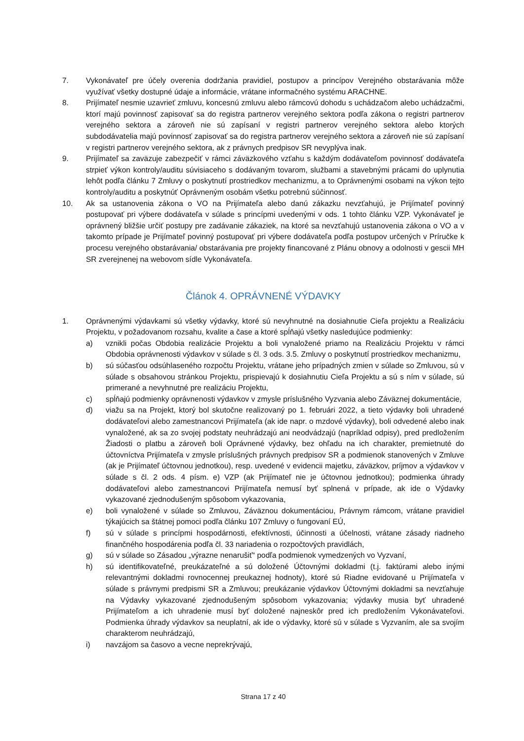7. Vykonávateľ pre účely overenia dodržania pravidiel, postupov a princípov Verejného obstarávania môže využívať všetky dostupné údaje a informácie, vrátane informačného systému ARACHNE.
8. Prijímateľ nesmie uzavrieť zmluvu, koncesnú zmluvu alebo rámcovú dohodu s uchádzačom alebo uchádzačmi, ktorí majú povinnosť zapisovať sa do registra partnerov verejného sektora podľa zákona o registri partnerov verejného sektora a zároveň nie sú zapísaní v registri partnerov verejného sektora alebo ktorých subdodávatelia majú povinnosť zapisovať sa do registra partnerov verejného sektora a zároveň nie sú zapísaní v registri partnerov verejného sektora, ak z právnych predpisov SR nevyplýva inak.
9. Prijímateľ sa zaväzuje zabezpečiť v rámci záväzkového vzťahu s každým dodávateľom povinnosť dodávateľa strpieť výkon kontroly/auditu súvisiaceho s dodávaným tovarom, službami a stavebnými prácami do uplynutia lehôt podľa článku 7 Zmluvy o poskytnutí prostriedkov mechanizmu, a to Oprávnenými osobami na výkon tejto kontroly/auditu a poskytnúť Oprávneným osobám všetku potrebnú súčinnosť.
10. Ak sa ustanovenia zákona o VO na Prijímateľa alebo danú zákazku nevzťahujú, je Prijímateľ povinný postupovať pri výbere dodávateľa v súlade s princípmi uvedenými v ods. 1 tohto článku VZP. Vykonávateľ je oprávnený bližšie určiť postupy pre zadávanie zákaziek, na ktoré sa nevzťahujú ustanovenia zákona o VO a v takomto prípade je Prijímateľ povinný postupovať pri výbere dodávateľa podľa postupov určených v Príručke k procesu verejného obstarávania/ obstarávania pre projekty financované z Plánu obnovy a odolnosti v gescii MH SR zverejnenej na webovom sídle Vykonávateľa.
Článok 4. OPRÁVNENÉ VÝDAVKY
1. Oprávnenými výdavkami sú všetky výdavky, ktoré sú nevyhnutné na dosiahnutie Cieľa projektu a Realizáciu Projektu, v požadovanom rozsahu, kvalite a čase a ktoré spĺňajú všetky nasledujúce podmienky:
a) vznikli počas Obdobia realizácie Projektu a boli vynaložené priamo na Realizáciu Projektu v rámci Obdobia oprávnenosti výdavkov v súlade s čl. 3 ods. 3.5. Zmluvy o poskytnutí prostriedkov mechanizmu,
b) sú súčasťou odsúhlaseného rozpočtu Projektu, vrátane jeho prípadných zmien v súlade so Zmluvou, sú v súlade s obsahovou stránkou Projektu, prispievajú k dosiahnutiu Cieľa Projektu a sú s ním v súlade, sú primerané a nevyhnutné pre realizáciu Projektu,
c) spĺňajú podmienky oprávnenosti výdavkov v zmysle príslušného Vyzvania alebo Záväznej dokumentácie,
d) viažu sa na Projekt, ktorý bol skutočne realizovaný po 1. februári 2022, a tieto výdavky boli uhradené dodávateľovi alebo zamestnancovi Prijímateľa (ak ide napr. o mzdové výdavky), boli odvedené alebo inak vynaložené, ak sa zo svojej podstaty neuhrádzajú ani neodvádzajú (napríklad odpisy), pred predložením Žiadosti o platbu a zároveň boli Oprávnené výdavky, bez ohľadu na ich charakter, premietnuté do účtovníctva Prijímateľa v zmysle príslušných právnych predpisov SR a podmienok stanovených v Zmluve (ak je Prijímateľ účtovnou jednotkou), resp. uvedené v evidencii majetku, záväzkov, príjmov a výdavkov v súlade s čl. 2 ods. 4 písm. e) VZP (ak Prijímateľ nie je účtovnou jednotkou); podmienka úhrady dodávateľovi alebo zamestnancovi Prijímateľa nemusí byť splnená v prípade, ak ide o Výdavky vykazované zjednodušeným spôsobom vykazovania,
e) boli vynaložené v súlade so Zmluvou, Záväznou dokumentáciou, Právnym rámcom, vrátane pravidiel týkajúcich sa štátnej pomoci podľa článku 107 Zmluvy o fungovaní EÚ,
f) sú v súlade s princípmi hospodárnosti, efektívnosti, účinnosti a účelnosti, vrátane zásady riadneho finančného hospodárenia podľa čl. 33 nariadenia o rozpočtových pravidlách,
g) sú v súlade so Zásadou „výrazne nenarušiť“ podľa podmienok vymedzených vo Vyzvaní,
h) sú identifikovateľné, preukázateľné a sú doložené Účtovnými dokladmi (t.j. faktúrami alebo inými relevantnými dokladmi rovnocennej preukaznej hodnoty), ktoré sú Riadne evidované u Prijímateľa v súlade s právnymi predpismi SR a Zmluvou; preukázanie výdavkov Účtovnými dokladmi sa nevzťahuje na Výdavky vykazované zjednodušeným spôsobom vykazovania; výdavky musia byť uhradené Prijímateľom a ich uhradenie musí byť doložené najneskôr pred ich predložením Vykonávateľovi. Podmienka úhrady výdavkov sa neuplatní, ak ide o výdavky, ktoré sú v súlade s Vyzvaním, ale sa svojím charakterom neuhrádzajú,
i) navzájom sa časovo a vecne neprekrývajú,
Strana 17 z 40